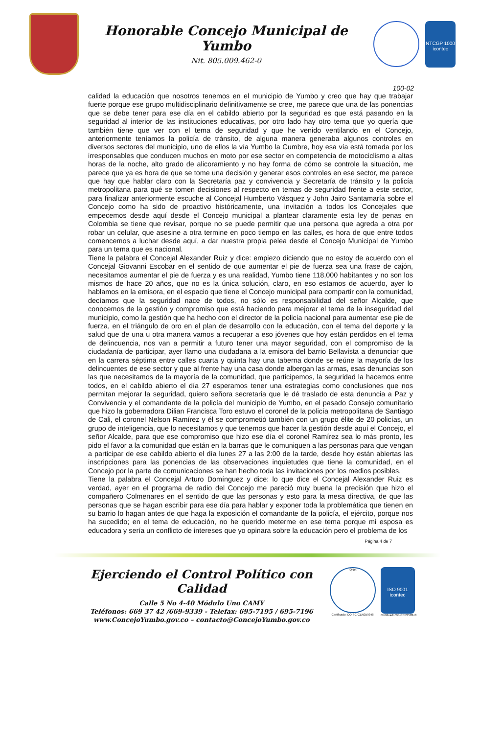Honorable Concejo Municipal de Yumbo
Nit. 805.009.462-0
NTCGP 1000
icontec
100-02
calidad la educación que nosotros tenemos en el municipio de Yumbo y creo que hay que trabajar fuerte porque ese grupo multidisciplinario definitivamente se cree, me parece que una de las ponencias que se debe tener para ese día en el cabildo abierto por la seguridad es que está pasando en la seguridad al interior de las instituciones educativas, por otro lado hay otro tema que yo quería que también tiene que ver con el tema de seguridad y que he venido ventilando en el Concejo, anteriormente teníamos la policía de tránsito, de alguna manera generaba algunos controles en diversos sectores del municipio, uno de ellos la vía Yumbo la Cumbre, hoy esa vía está tomada por los irresponsables que conducen muchos en moto por ese sector en competencia de motociclismo a altas horas de la noche, alto grado de alicoramiento y no hay forma de cómo se controle la situación, me parece que ya es hora de que se tome una decisión y generar esos controles en ese sector, me parece que hay que hablar claro con la Secretaría paz y convivencia y Secretaría de tránsito y la policía metropolitana para qué se tomen decisiones al respecto en temas de seguridad frente a este sector, para finalizar anteriormente escuche al Concejal Humberto Vásquez y John Jairo Santamaría sobre el Concejo como ha sido de proactivo históricamente, una invitación a todos los Concejales que empecemos desde aquí desde el Concejo municipal a plantear claramente esta ley de penas en Colombia se tiene que revisar, porque no se puede permitir que una persona que agreda a otra por robar un celular, que asesine a otra termine en poco tiempo en las calles, es hora de que entre todos comencemos a luchar desde aquí, a dar nuestra propia pelea desde el Concejo Municipal de Yumbo para un tema que es nacional.
Tiene la palabra el Concejal Alexander Ruiz y dice: empiezo diciendo que no estoy de acuerdo con el Concejal Giovanni Escobar en el sentido de que aumentar el pie de fuerza sea una frase de cajón, necesitamos aumentar el pie de fuerza y es una realidad, Yumbo tiene 118,000 habitantes y no son los mismos de hace 20 años, que no es la única solución, claro, en eso estamos de acuerdo, ayer lo hablamos en la emisora, en el espacio que tiene el Concejo municipal para compartir con la comunidad, decíamos que la seguridad nace de todos, no sólo es responsabilidad del señor Alcalde, que conocemos de la gestión y compromiso que está haciendo para mejorar el tema de la inseguridad del municipio, como la gestión que ha hecho con el director de la policía nacional para aumentar ese pie de fuerza, en el triángulo de oro en el plan de desarrollo con la educación, con el tema del deporte y la salud que de una u otra manera vamos a recuperar a eso jóvenes que hoy están perdidos en el tema de delincuencia, nos van a permitir a futuro tener una mayor seguridad, con el compromiso de la ciudadanía de participar, ayer llamo una ciudadana a la emisora del barrio Bellavista a denunciar que en la carrera séptima entre calles cuarta y quinta hay una taberna donde se reúne la mayoría de los delincuentes de ese sector y que al frente hay una casa donde albergan las armas, esas denuncias son las que necesitamos de la mayoría de la comunidad, que participemos, la seguridad la hacemos entre todos, en el cabildo abierto el día 27 esperamos tener una estrategias como conclusiones que nos permitan mejorar la seguridad, quiero señora secretaria que le dé traslado de esta denuncia a Paz y Convivencia y el comandante de la policía del municipio de Yumbo, en el pasado Consejo comunitario que hizo la gobernadora Dilian Francisca Toro estuvo el coronel de la policía metropolitana de Santiago de Cali, el coronel Nelson Ramírez y él se comprometió también con un grupo élite de 20 policías, un grupo de inteligencia, que lo necesitamos y que tenemos que hacer la gestión desde aquí el Concejo, el señor Alcalde, para que ese compromiso que hizo ese día el coronel Ramírez sea lo más pronto, les pido el favor a la comunidad que están en la barras que le comuniquen a las personas para que vengan a participar de ese cabildo abierto el día lunes 27 a las 2:00 de la tarde, desde hoy están abiertas las inscripciones para las ponencias de las observaciones inquietudes que tiene la comunidad, en el Concejo por la parte de comunicaciones se han hecho toda las invitaciones por los medios posibles.
Tiene la palabra el Concejal Arturo Domínguez y dice: lo que dice el Concejal Alexander Ruiz es verdad, ayer en el programa de radio del Concejo me pareció muy buena la precisión que hizo el compañero Colmenares en el sentido de que las personas y esto para la mesa directiva, de que las personas que se hagan escribir para ese día para hablar y exponer toda la problemática que tienen en su barrio lo hagan antes de que haga la exposición el comandante de la policía, el ejército, porque nos ha sucedido; en el tema de educación, no he querido meterme en ese tema porque mi esposa es educadora y sería un conflicto de intereses que yo opinara sobre la educación pero el problema de los
Página 4 de 7
Ejerciendo el Control Político con Calidad
Calle 5 No 4-40 Módulo Uno CAMY
Teléfonos: 669 37 42 /669-9339 - Telefax: 695-7195 / 695-7196
www.ConcejoYumbo.gov.co – contacto@ConcejoYumbo.gov.co
IQNet
Certificado: CO-SC-CER359348
ISO 9001
icontec
Certificado SC-CER359348